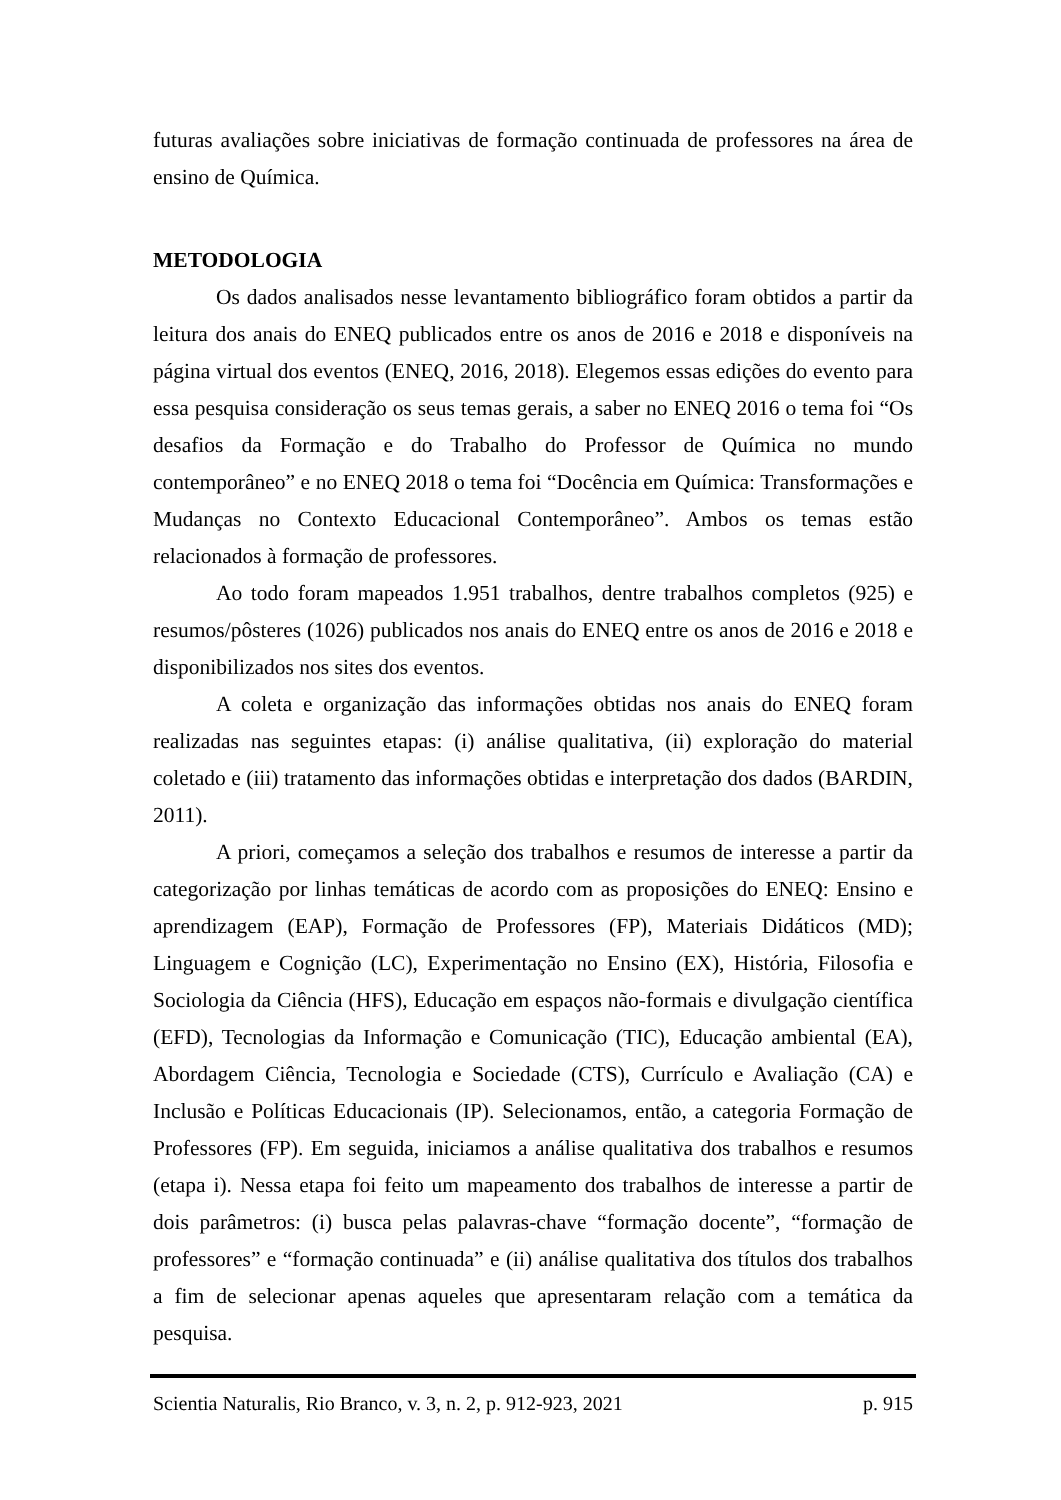futuras avaliações sobre iniciativas de formação continuada de professores na área de ensino de Química.
METODOLOGIA
Os dados analisados nesse levantamento bibliográfico foram obtidos a partir da leitura dos anais do ENEQ publicados entre os anos de 2016 e 2018 e disponíveis na página virtual dos eventos (ENEQ, 2016, 2018). Elegemos essas edições do evento para essa pesquisa consideração os seus temas gerais, a saber no ENEQ 2016 o tema foi “Os desafios da Formação e do Trabalho do Professor de Química no mundo contemporâneo” e no ENEQ 2018 o tema foi “Docência em Química: Transformações e Mudanças no Contexto Educacional Contemporâneo”. Ambos os temas estão relacionados à formação de professores.
Ao todo foram mapeados 1.951 trabalhos, dentre trabalhos completos (925) e resumos/pôsteres (1026) publicados nos anais do ENEQ entre os anos de 2016 e 2018 e disponibilizados nos sites dos eventos.
A coleta e organização das informações obtidas nos anais do ENEQ foram realizadas nas seguintes etapas: (i) análise qualitativa, (ii) exploração do material coletado e (iii) tratamento das informações obtidas e interpretação dos dados (BARDIN, 2011).
A priori, começamos a seleção dos trabalhos e resumos de interesse a partir da categorização por linhas temáticas de acordo com as proposições do ENEQ: Ensino e aprendizagem (EAP), Formação de Professores (FP), Materiais Didáticos (MD); Linguagem e Cognição (LC), Experimentação no Ensino (EX), História, Filosofia e Sociologia da Ciência (HFS), Educação em espaços não-formais e divulgação científica (EFD), Tecnologias da Informação e Comunicação (TIC), Educação ambiental (EA), Abordagem Ciência, Tecnologia e Sociedade (CTS), Currículo e Avaliação (CA) e Inclusão e Políticas Educacionais (IP). Selecionamos, então, a categoria Formação de Professores (FP). Em seguida, iniciamos a análise qualitativa dos trabalhos e resumos (etapa i). Nessa etapa foi feito um mapeamento dos trabalhos de interesse a partir de dois parâmetros: (i) busca pelas palavras-chave “formação docente”, “formação de professores” e “formação continuada” e (ii) análise qualitativa dos títulos dos trabalhos a fim de selecionar apenas aqueles que apresentaram relação com a temática da pesquisa.
Scientia Naturalis, Rio Branco, v. 3, n. 2, p. 912-923, 2021 p. 915